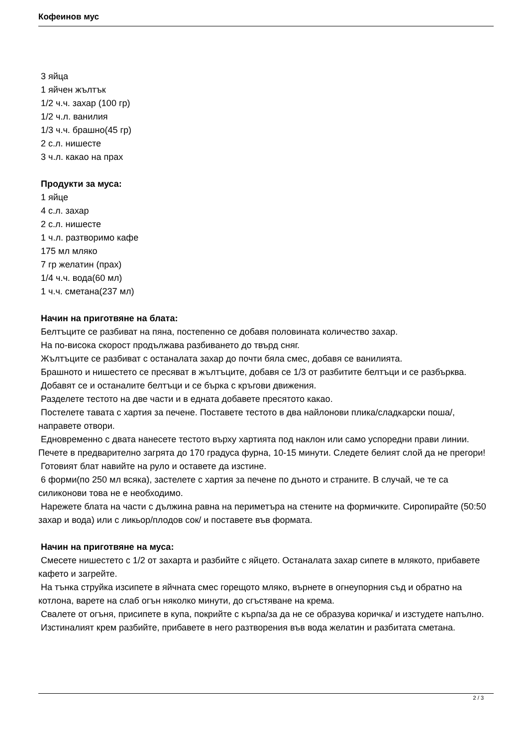Кофеинов мус
3 яйца
1 яйчен жълтък
1/2 ч.ч. захар (100 гр)
1/2 ч.л. ванилия
1/3 ч.ч. брашно(45 гр)
2 с.л. нишесте
3 ч.л. какао на прах
Продукти за муса:
1 яйце
4 с.л. захар
2 с.л. нишесте
1 ч.л. разтворимо кафе
175 мл мляко
7 гр желатин (прах)
1/4 ч.ч. вода(60 мл)
1 ч.ч. сметана(237 мл)
Начин на приготвяне на блата:
Белтъците се разбиват на пяна, постепенно се добавя половината количество захар.
На по-висока скорост продължава разбиването до твърд сняг.
Жълтъците се разбиват с останалата захар до почти бяла смес, добавя се ванилията.
Брашното и нишестето се пресяват в жълтъците, добавя се 1/3 от разбитите белтъци и се разбърква.
Добавят се и останалите белтъци и се бърка с кръгови движения.
Разделете тестото на две части и в едната добавете пресятото какао.
Постелете тавата с хартия за печене. Поставете тестото в два найлонови плика/сладкарски поша/, направете отвори.
Едновременно с двата нанесете тестото върху хартията под наклон или само успоредни прави линии. Печете в предварително загрята до 170 градуса фурна, 10-15 минути. Следете белият слой да не прегори!
Готовият блат навийте на руло и оставете да изстине.
6 форми(по 250 мл всяка), застелете с хартия за печене по дъното и страните. В случай, че те са силиконови това не е необходимо.
Нарежете блата на части с дължина равна на периметъра на стените на формичките. Сиропирайте (50:50 захар и вода) или с ликьор/плодов сок/ и поставете във формата.
Начин на приготвяне на муса:
Смесете нишестето с 1/2 от захарта и разбийте с яйцето. Останалата захар сипете в млякото, прибавете кафето и загрейте.
На тънка струйка изсипете в яйчната смес горещото мляко, върнете в огнеупорния съд и обратно на котлона, варете на слаб огън няколко минути, до сгъстяване на крема.
Свалете от огъня, присипете в купа, покрийте с кърпа/за да не се образува коричка/ и изстудете напълно.
Изстиналият крем разбийте, прибавете в него разтворения във вода желатин и разбитата сметана.
2 / 3